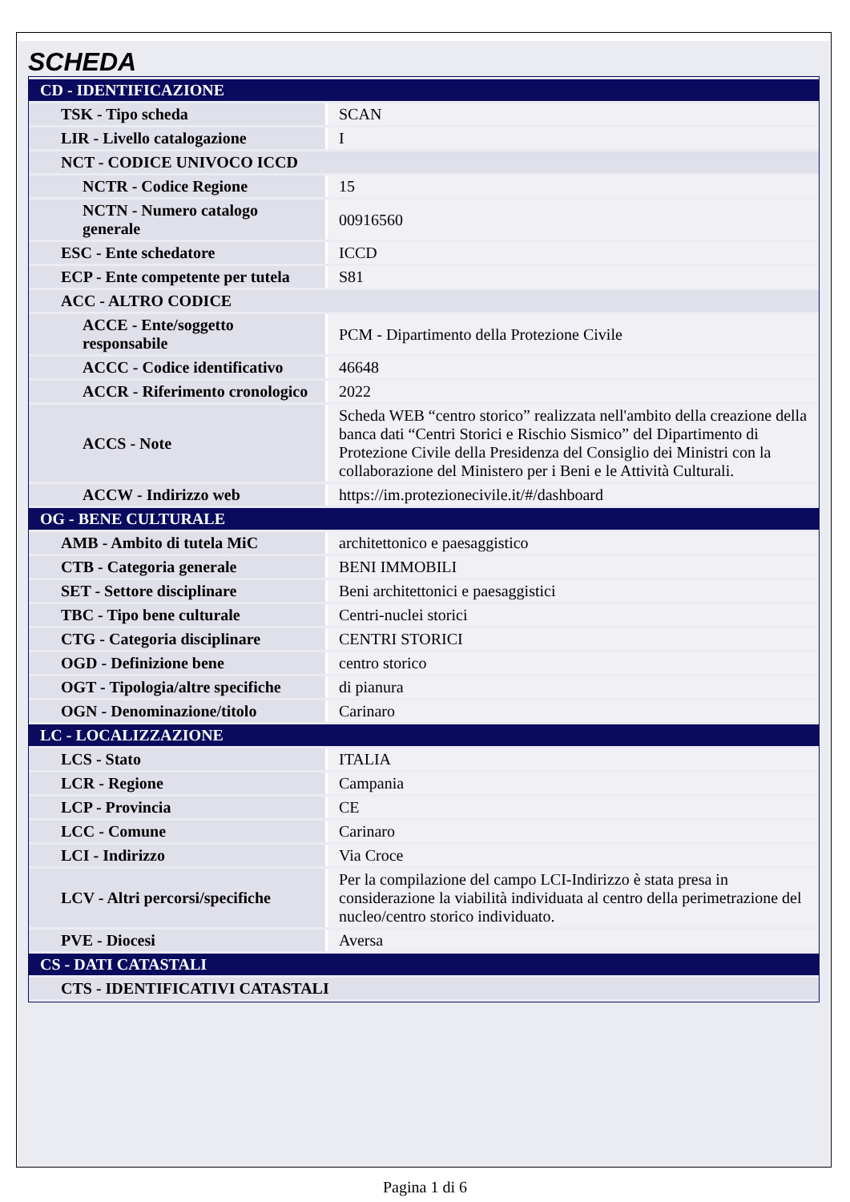SCHEDA
| CD - IDENTIFICAZIONE | |
| TSK - Tipo scheda | SCAN |
| LIR - Livello catalogazione | I |
| NCT - CODICE UNIVOCO ICCD | |
| NCTR - Codice Regione | 15 |
| NCTN - Numero catalogo generale | 00916560 |
| ESC - Ente schedatore | ICCD |
| ECP - Ente competente per tutela | S81 |
| ACC - ALTRO CODICE | |
| ACCE - Ente/soggetto responsabile | PCM - Dipartimento della Protezione Civile |
| ACCC - Codice identificativo | 46648 |
| ACCR - Riferimento cronologico | 2022 |
| ACCS - Note | Scheda WEB “centro storico” realizzata nell'ambito della creazione della banca dati “Centri Storici e Rischio Sismico” del Dipartimento di Protezione Civile della Presidenza del Consiglio dei Ministri con la collaborazione del Ministero per i Beni e le Attività Culturali. |
| ACCW - Indirizzo web | https://im.protezionecivile.it/#/dashboard |
| OG - BENE CULTURALE | |
| AMB - Ambito di tutela MiC | architettonico e paesaggistico |
| CTB - Categoria generale | BENI IMMOBILI |
| SET - Settore disciplinare | Beni architettonici e paesaggistici |
| TBC - Tipo bene culturale | Centri-nuclei storici |
| CTG - Categoria disciplinare | CENTRI STORICI |
| OGD - Definizione bene | centro storico |
| OGT - Tipologia/altre specifiche | di pianura |
| OGN - Denominazione/titolo | Carinaro |
| LC - LOCALIZZAZIONE | |
| LCS - Stato | ITALIA |
| LCR - Regione | Campania |
| LCP - Provincia | CE |
| LCC - Comune | Carinaro |
| LCI - Indirizzo | Via Croce |
| LCV - Altri percorsi/specifiche | Per la compilazione del campo LCI-Indirizzo è stata presa in considerazione la viabilità individuata al centro della perimetrazione del nucleo/centro storico individuato. |
| PVE - Diocesi | Aversa |
| CS - DATI CATASTALI | |
| CTS - IDENTIFICATIVI CATASTALI | |
Pagina 1 di 6